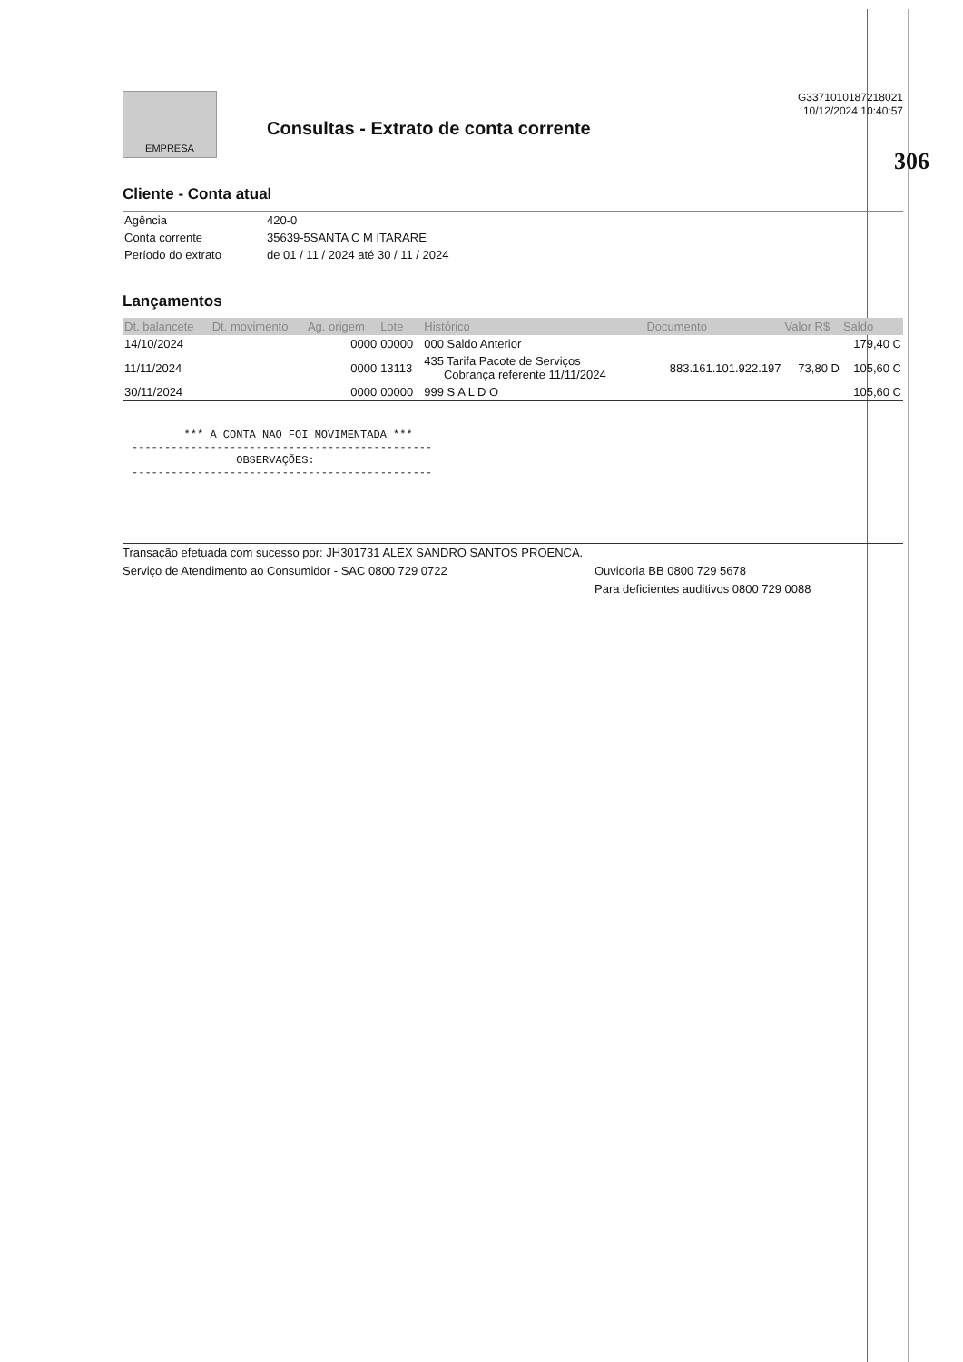306
EMPRESA
Consultas - Extrato de conta corrente
G3371010187218021
10/12/2024 10:40:57
Cliente - Conta atual
| Agência | 420-0 |
| Conta corrente | 35639-5SANTA C M ITARARE |
| Período do extrato | de 01 / 11 / 2024 até 30 / 11 / 2024 |
Lançamentos
| Dt. balancete | Dt. movimento | Ag. origem | Lote | Histórico | Documento | Valor R$ | Saldo |
| --- | --- | --- | --- | --- | --- | --- | --- |
| 14/10/2024 | | 0000 | 00000 | 000 Saldo Anterior | | | 179,40 C |
| 11/11/2024 | | 0000 | 13113 | 435 Tarifa Pacote de Serviços Cobrança referente 11/11/2024 | 883.161.101.922.197 | 73,80 D | 105,60 C |
| 30/11/2024 | | 0000 | 00000 | 999 S A L D O | | | 105,60 C |
        *** A CONTA NAO FOI MOVIMENTADA ***
----------------------------------------------
                OBSERVAÇÕES:
----------------------------------------------
Transação efetuada com sucesso por: JH301731 ALEX SANDRO SANTOS PROENCA.
Serviço de Atendimento ao Consumidor - SAC 0800 729 0722 Ouvidoria BB 0800 729 5678
Para deficientes auditivos 0800 729 0088